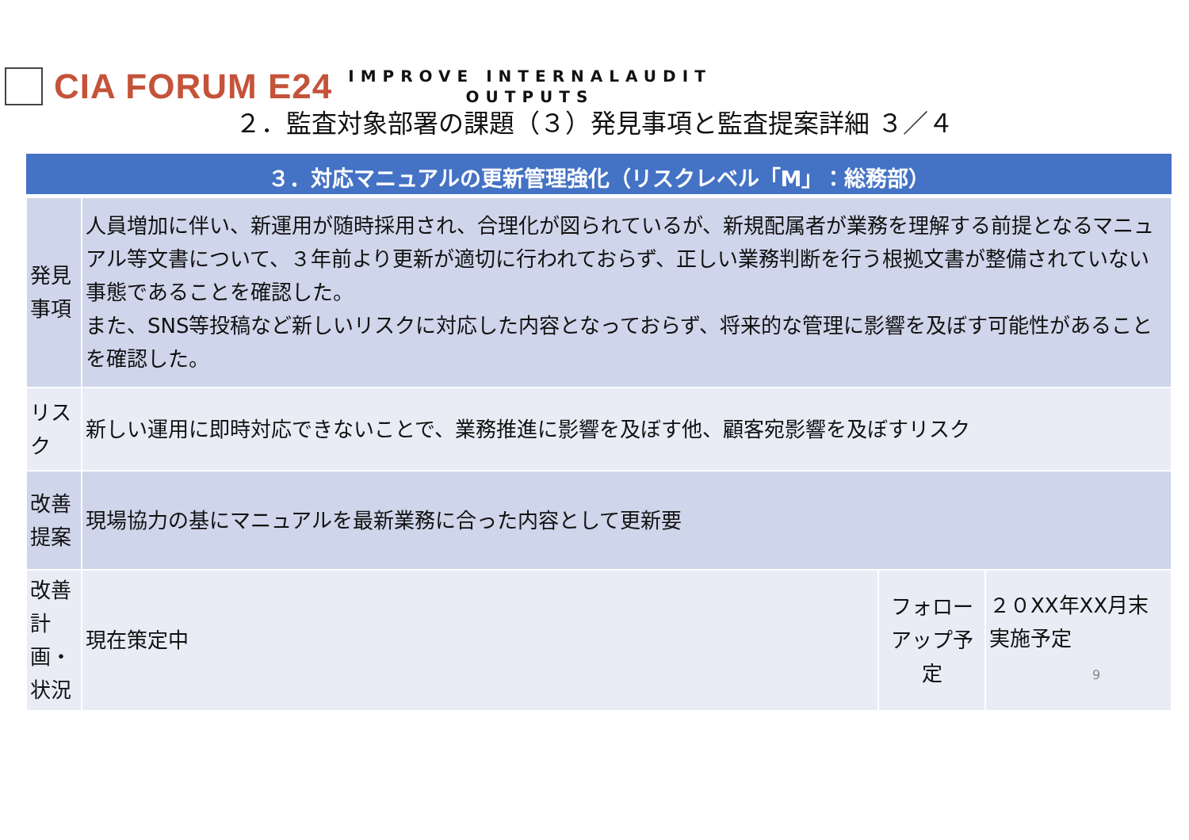CIA FORUM E24
IMPROVE INTERNALAUDIT
OUTPUTS
２．監査対象部署の課題（３）発見事項と監査提案詳細 ３／４
| ３．対応マニュアルの更新管理強化（リスクレベル「M」：総務部） | | | |
| --- | --- | --- | --- |
| 発見事項 | 人員増加に伴い、新運用が随時採用され、合理化が図られているが、新規配属者が業務を理解する前提となるマニュアル等文書について、３年前より更新が適切に行われておらず、正しい業務判断を行う根拠文書が整備されていない事態であることを確認した。 また、SNS等投稿など新しいリスクに対応した内容となっておらず、将来的な管理に影響を及ぼす可能性があることを確認した。 | | |
| リスク | 新しい運用に即時対応できないことで、業務推進に影響を及ぼす他、顧客宛影響を及ぼすリスク | | |
| 改善提案 | 現場協力の基にマニュアルを最新業務に合った内容として更新要 | | |
| 改善計画・状況 | 現在策定中 | フォローアップ予定 | ２０XX年XX月末実施予定 9 |